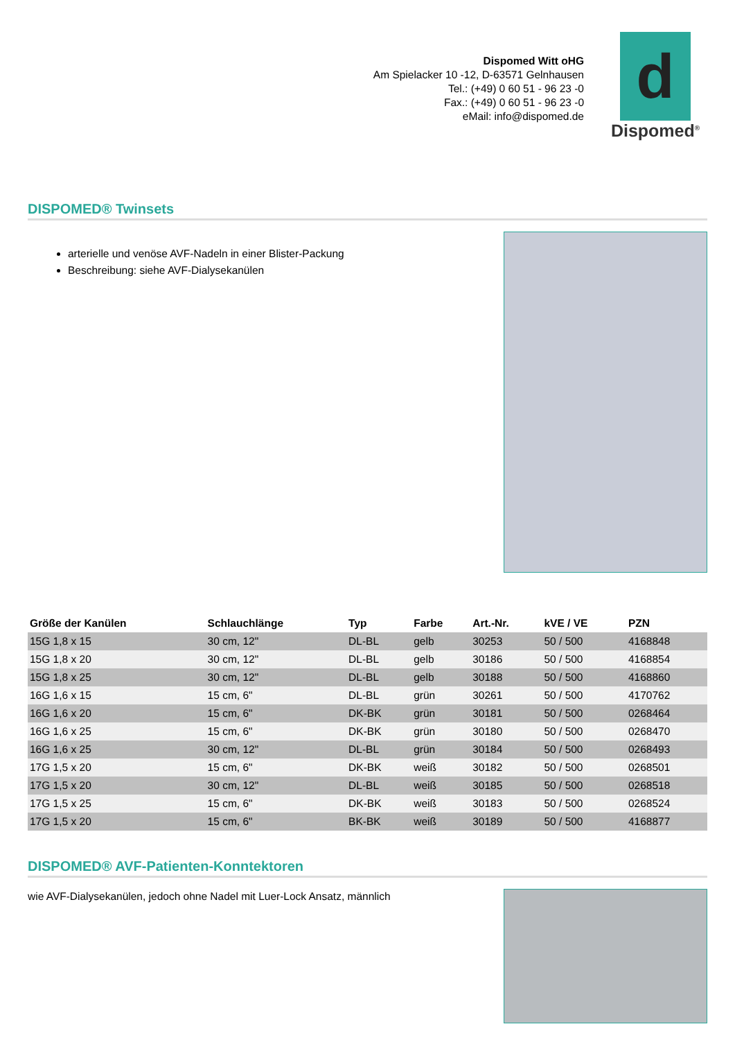Dispomed Witt oHG
Am Spielacker 10 -12, D-63571 Gelnhausen
Tel.: (+49) 0 60 51 - 96 23 -0
Fax.: (+49) 0 60 51 - 96 23 -0
eMail: info@dispomed.de
d
Dispomed<sup>®</sup>
DISPOMED® Twinsets
arterielle und venöse AVF-Nadeln in einer Blister-Packung
Beschreibung: siehe AVF-Dialysekanülen
| Größe der Kanülen | Schlauchlänge | Typ | Farbe | Art.-Nr. | kVE / VE | PZN |
| --- | --- | --- | --- | --- | --- | --- |
| 15G 1,8 x 15 | 30 cm, 12" | DL-BL | gelb | 30253 | 50 / 500 | 4168848 |
| 15G 1,8 x 20 | 30 cm, 12" | DL-BL | gelb | 30186 | 50 / 500 | 4168854 |
| 15G 1,8 x 25 | 30 cm, 12" | DL-BL | gelb | 30188 | 50 / 500 | 4168860 |
| 16G 1,6 x 15 | 15 cm, 6" | DL-BL | grün | 30261 | 50 / 500 | 4170762 |
| 16G 1,6 x 20 | 15 cm, 6" | DK-BK | grün | 30181 | 50 / 500 | 0268464 |
| 16G 1,6 x 25 | 15 cm, 6" | DK-BK | grün | 30180 | 50 / 500 | 0268470 |
| 16G 1,6 x 25 | 30 cm, 12" | DL-BL | grün | 30184 | 50 / 500 | 0268493 |
| 17G 1,5 x 20 | 15 cm, 6" | DK-BK | weiß | 30182 | 50 / 500 | 0268501 |
| 17G 1,5 x 20 | 30 cm, 12" | DL-BL | weiß | 30185 | 50 / 500 | 0268518 |
| 17G 1,5 x 25 | 15 cm, 6" | DK-BK | weiß | 30183 | 50 / 500 | 0268524 |
| 17G 1,5 x 20 | 15 cm, 6" | BK-BK | weiß | 30189 | 50 / 500 | 4168877 |
DISPOMED® AVF-Patienten-Konntektoren
wie AVF-Dialysekanülen, jedoch ohne Nadel mit Luer-Lock Ansatz, männlich